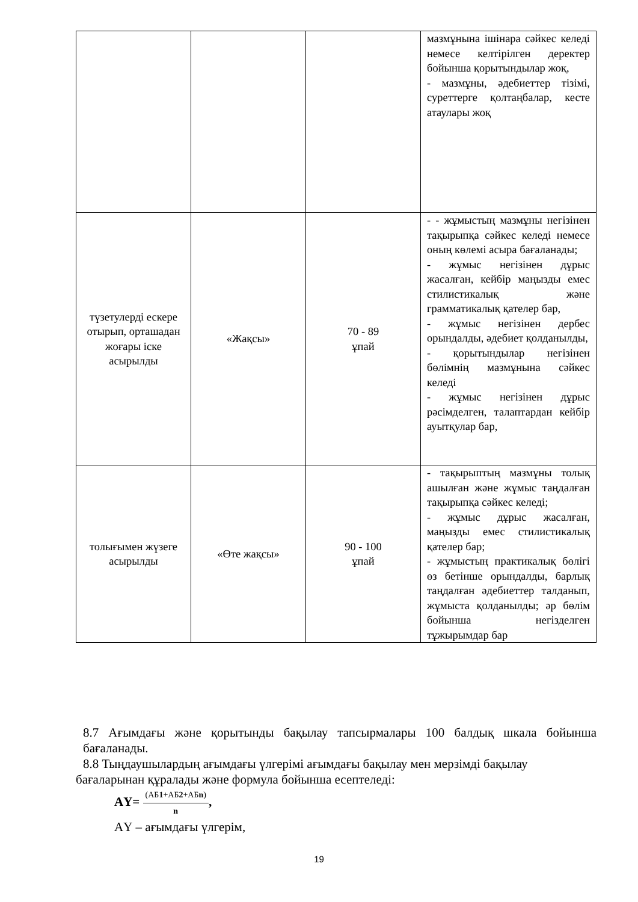| | | | мазмұнына ішінара сәйкес келеді немесе келтірілген деректер бойынша қорытындылар жоқ, - мазмұны, әдебиеттер тізімі, суреттерге қолтаңбалар, кесте атаулары жоқ |
| түзетулерді ескере отырып, орташадан жоғары іске асырылды | «Жақсы» | 70 - 89 ұпай | - - жұмыстың мазмұны негізінен тақырыпқа сәйкес келеді немесе оның көлемі асыра бағаланады; - жұмыс негізінен дұрыс жасалған, кейбір маңызды емес стилистикалық және грамматикалық қателер бар, - жұмыс негізінен дербес орындалды, әдебиет қолданылды, - қорытындылар негізінен бөлімнің мазмұнына сәйкес келеді - жұмыс негізінен дұрыс рәсімделген, талаптардан кейбір ауытқулар бар, |
| толығымен жүзеге асырылды | «Өте жақсы» | 90 - 100 ұпай | - тақырыптың мазмұны толық ашылған және жұмыс таңдалған тақырыпқа сәйкес келеді; - жұмыс дұрыс жасалған, маңызды емес стилистикалық қателер бар; - жұмыстың практикалық бөлігі өз бетінше орындалды, барлық таңдалған әдебиеттер талданып, жұмыста қолданылды; әр бөлім бойынша негізделген тұжырымдар бар |
8.7 Ағымдағы және қорытынды бақылау тапсырмалары 100 балдық шкала бойынша бағаланады.
8.8 Тыңдаушылардың ағымдағы үлгерімі ағымдағы бақылау мен мерзімді бақылау бағаларынан құралады және формула бойынша есептеледі:
АҮ= (АБ1+АБ2+АБn) n,
АҮ – ағымдағы үлгерім,
19